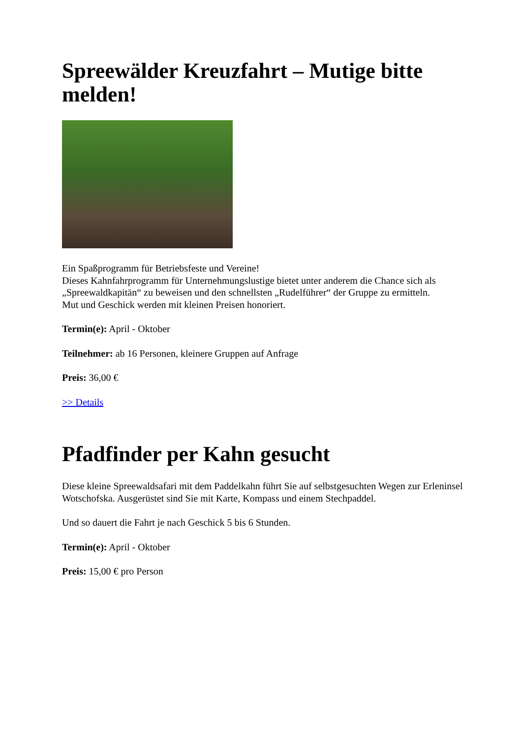Spreewälder Kreuzfahrt – Mutige bitte melden!
Ein Spaßprogramm für Betriebsfeste und Vereine!
Dieses Kahnfahrprogramm für Unternehmungslustige bietet unter anderem die Chance sich als „Spreewaldkapitän“ zu beweisen und den schnellsten „Rudelführer“ der Gruppe zu ermitteln.
Mut und Geschick werden mit kleinen Preisen honoriert.
Termin(e): April - Oktober
Teilnehmer: ab 16 Personen, kleinere Gruppen auf Anfrage
Preis: 36,00 €
>> Details
Pfadfinder per Kahn gesucht
Diese kleine Spreewaldsafari mit dem Paddelkahn führt Sie auf selbstgesuchten Wegen zur Erleninsel Wotschofska. Ausgerüstet sind Sie mit Karte, Kompass und einem Stechpaddel.
Und so dauert die Fahrt je nach Geschick 5 bis 6 Stunden.
Termin(e): April - Oktober
Preis: 15,00 € pro Person